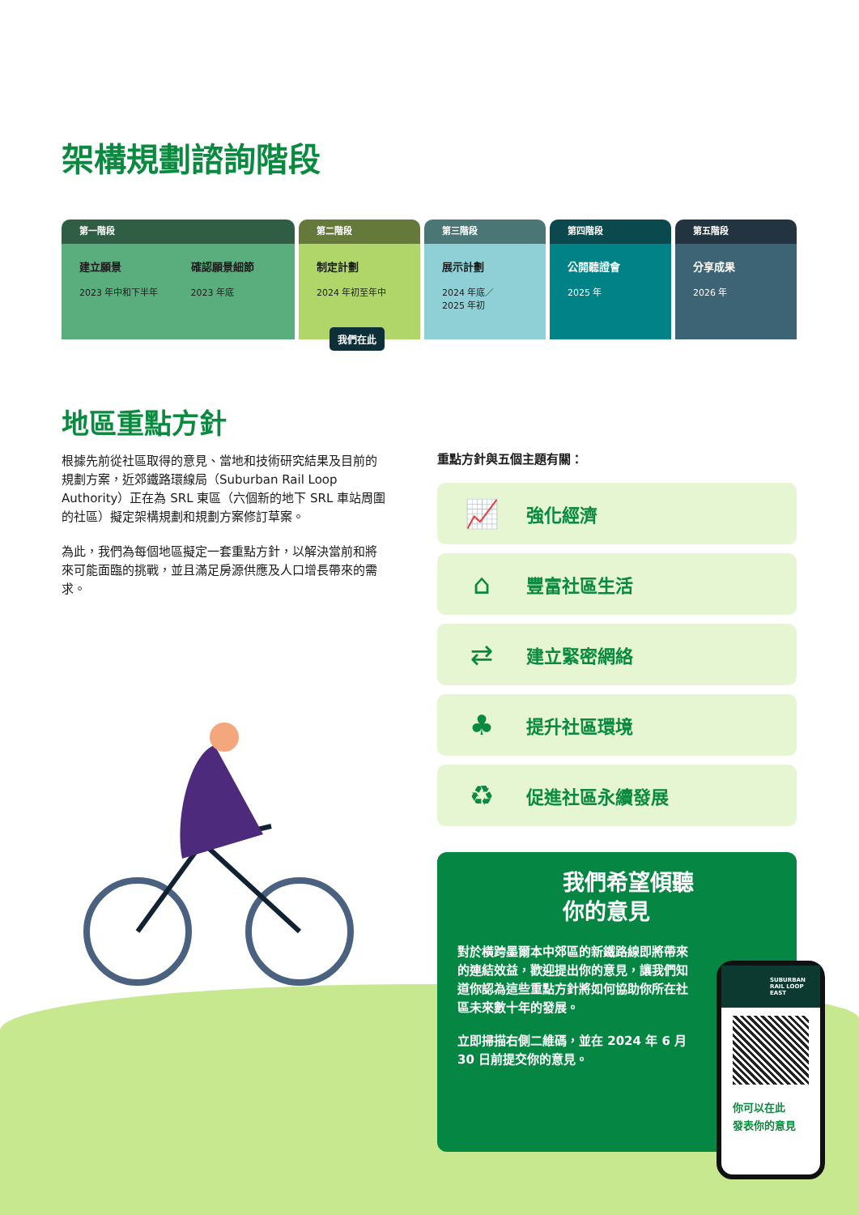架構規劃諮詢階段
第一階段
建立願景
2023 年中和下半年
確認願景細節
2023 年底
第二階段
制定計劃
2024 年初至年中
第三階段
展示計劃
2024 年底／
2025 年初
第四階段
公開聽證會
2025 年
第五階段
分享成果
2026 年
我們在此
地區重點方針
根據先前從社區取得的意見、當地和技術研究結果及目前的規劃方案，近郊鐵路環線局（Suburban Rail Loop Authority）正在為 SRL 東區（六個新的地下 SRL 車站周圍的社區）擬定架構規劃和規劃方案修訂草案。
為此，我們為每個地區擬定一套重點方針，以解決當前和將來可能面臨的挑戰，並且滿足房源供應及人口增長帶來的需求。
重點方針與五個主題有關：
📈
強化經濟
⌂
豐富社區生活
⇄
建立緊密網絡
♣
提升社區環境
♻
促進社區永續發展
我們希望傾聽
你的意見
對於橫跨墨爾本中郊區的新鐵路線即將帶來的連結效益，歡迎提出你的意見，讓我們知道你認為這些重點方針將如何協助你所在社區未來數十年的發展。
立即掃描右側二維碼，並在 2024 年 6 月 30 日前提交你的意見。
SUBURBAN RAIL LOOP EAST
你可以在此
發表你的意見